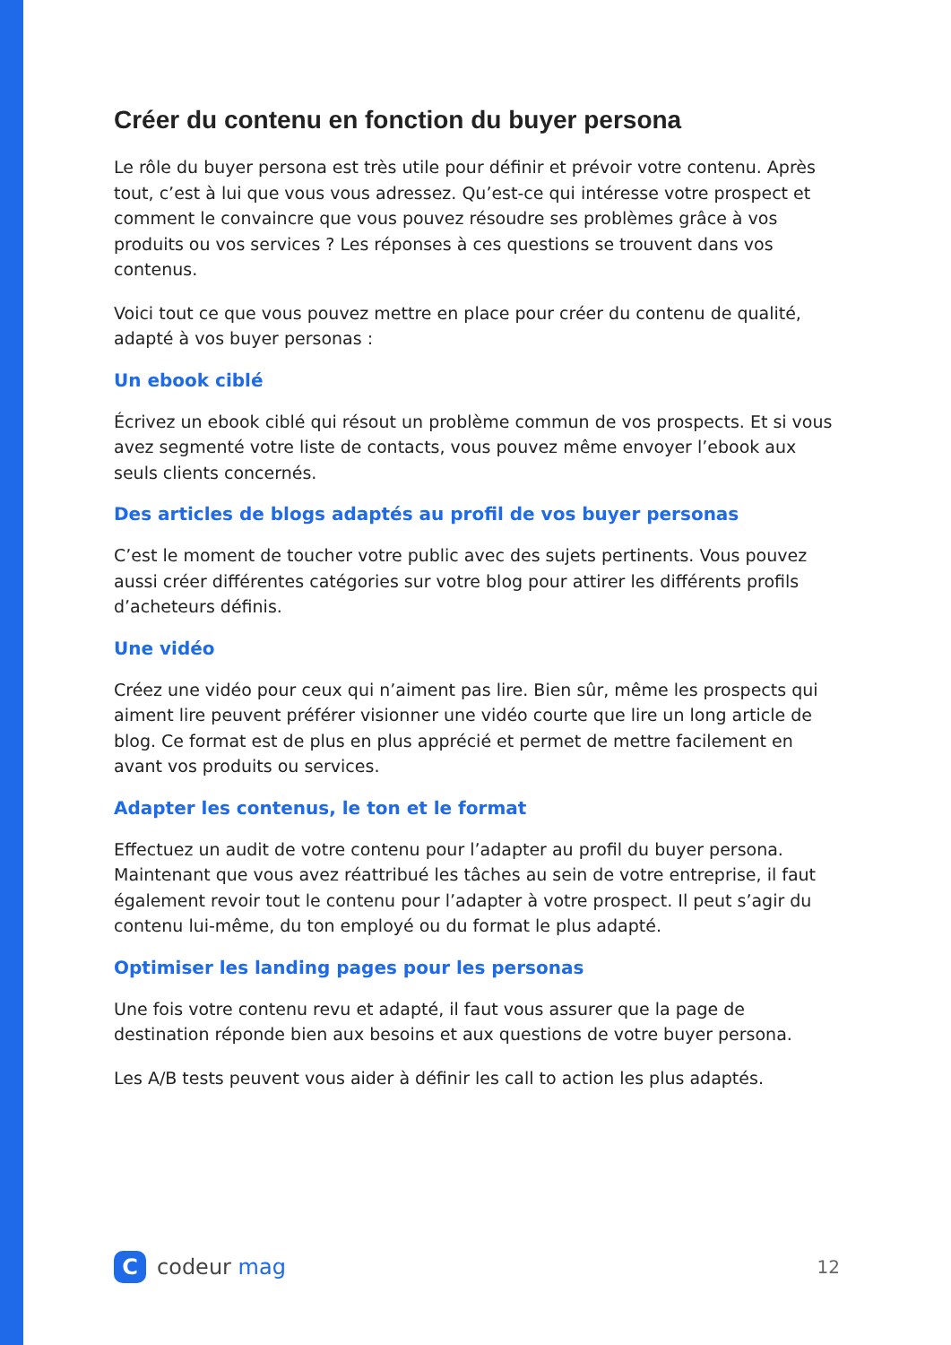Créer du contenu en fonction du buyer persona
Le rôle du buyer persona est très utile pour définir et prévoir votre contenu. Après tout, c’est à lui que vous vous adressez. Qu’est-ce qui intéresse votre prospect et comment le convaincre que vous pouvez résoudre ses problèmes grâce à vos produits ou vos services ? Les réponses à ces questions se trouvent dans vos contenus.
Voici tout ce que vous pouvez mettre en place pour créer du contenu de qualité, adapté à vos buyer personas :
Un ebook ciblé
Écrivez un ebook ciblé qui résout un problème commun de vos prospects. Et si vous avez segmenté votre liste de contacts, vous pouvez même envoyer l’ebook aux seuls clients concernés.
Des articles de blogs adaptés au profil de vos buyer personas
C’est le moment de toucher votre public avec des sujets pertinents. Vous pouvez aussi créer différentes catégories sur votre blog pour attirer les différents profils d’acheteurs définis.
Une vidéo
Créez une vidéo pour ceux qui n’aiment pas lire. Bien sûr, même les prospects qui aiment lire peuvent préférer visionner une vidéo courte que lire un long article de blog. Ce format est de plus en plus apprécié et permet de mettre facilement en avant vos produits ou services.
Adapter les contenus, le ton et le format
Effectuez un audit de votre contenu pour l’adapter au profil du buyer persona. Maintenant que vous avez réattribué les tâches au sein de votre entreprise, il faut également revoir tout le contenu pour l’adapter à votre prospect. Il peut s’agir du contenu lui-même, du ton employé ou du format le plus adapté.
Optimiser les landing pages pour les personas
Une fois votre contenu revu et adapté, il faut vous assurer que la page de destination réponde bien aux besoins et aux questions de votre buyer persona.
Les A/B tests peuvent vous aider à définir les call to action les plus adaptés.
C
codeur mag
12